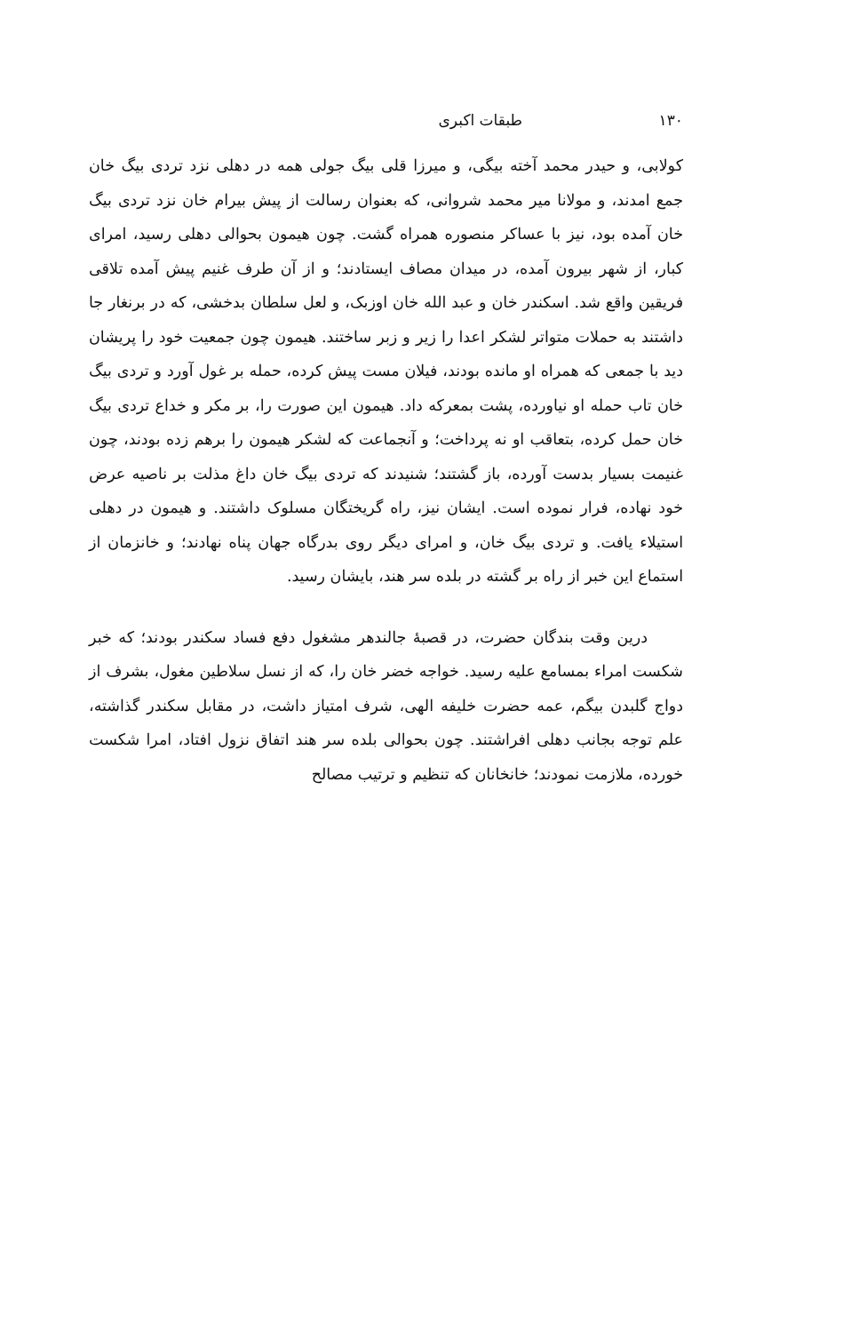۱۳۰ طبقات اکبری
کولابی، و حیدر محمد آخته بیگی، و میرزا قلی بیگ جولی همه در دهلی نزد تردی بیگ خان جمع امدند، و مولانا میر محمد شروانی، که بعنوان رسالت از پیش بیرام خان نزد تردی بیگ خان آمده بود، نیز با عساکر منصوره همراه گشت. چون هیمون بحوالی دهلی رسید، امرای کبار، از شهر بیرون آمده، در میدان مصاف ایستادند؛ و از آن طرف غنیم پیش آمده تلاقی فریقین واقع شد. اسکندر خان و عبد الله خان اوزبک، و لعل سلطان بدخشی، که در برنغار جا داشتند به حملات متواتر لشکر اعدا را زیر و زبر ساختند. هیمون چون جمعیت خود را پریشان دید با جمعی که همراه او مانده بودند، فیلان مست پیش کرده، حمله بر غول آورد و تردی بیگ خان تاب حمله او نیاورده، پشت بمعرکه داد. هیمون این صورت را، بر مکر و خداع تردی بیگ خان حمل کرده، بتعاقب او نه پرداخت؛ و آنجماعت که لشکر هیمون را برهم زده بودند، چون غنیمت بسیار بدست آورده، باز گشتند؛ شنیدند که تردی بیگ خان داغ مذلت بر ناصیه عرض خود نهاده، فرار نموده است. ایشان نیز، راه گریختگان مسلوک داشتند. و هیمون در دهلی استیلاء یافت. و تردی بیگ خان، و امرای دیگر روی بدرگاه جهان پناه نهادند؛ و خانزمان از استماع این خبر از راه بر گشته در بلده سر هند، بایشان رسید.
درین وقت بندگان حضرت، در قصبهٔ جالندهر مشغول دفع فساد سکندر بودند؛ که خبر شکست امراء بمسامع علیه رسید. خواجه خضر خان را، که از نسل سلاطین مغول، بشرف از دواج گلبدن بیگم، عمه حضرت خلیفه الهی، شرف امتیاز داشت، در مقابل سکندر گذاشته، علم توجه بجانب دهلی افراشتند. چون بحوالی بلده سر هند اتفاق نزول افتاد، امرا شکست خورده، ملازمت نمودند؛ خانخانان که تنظیم و ترتیب مصالح